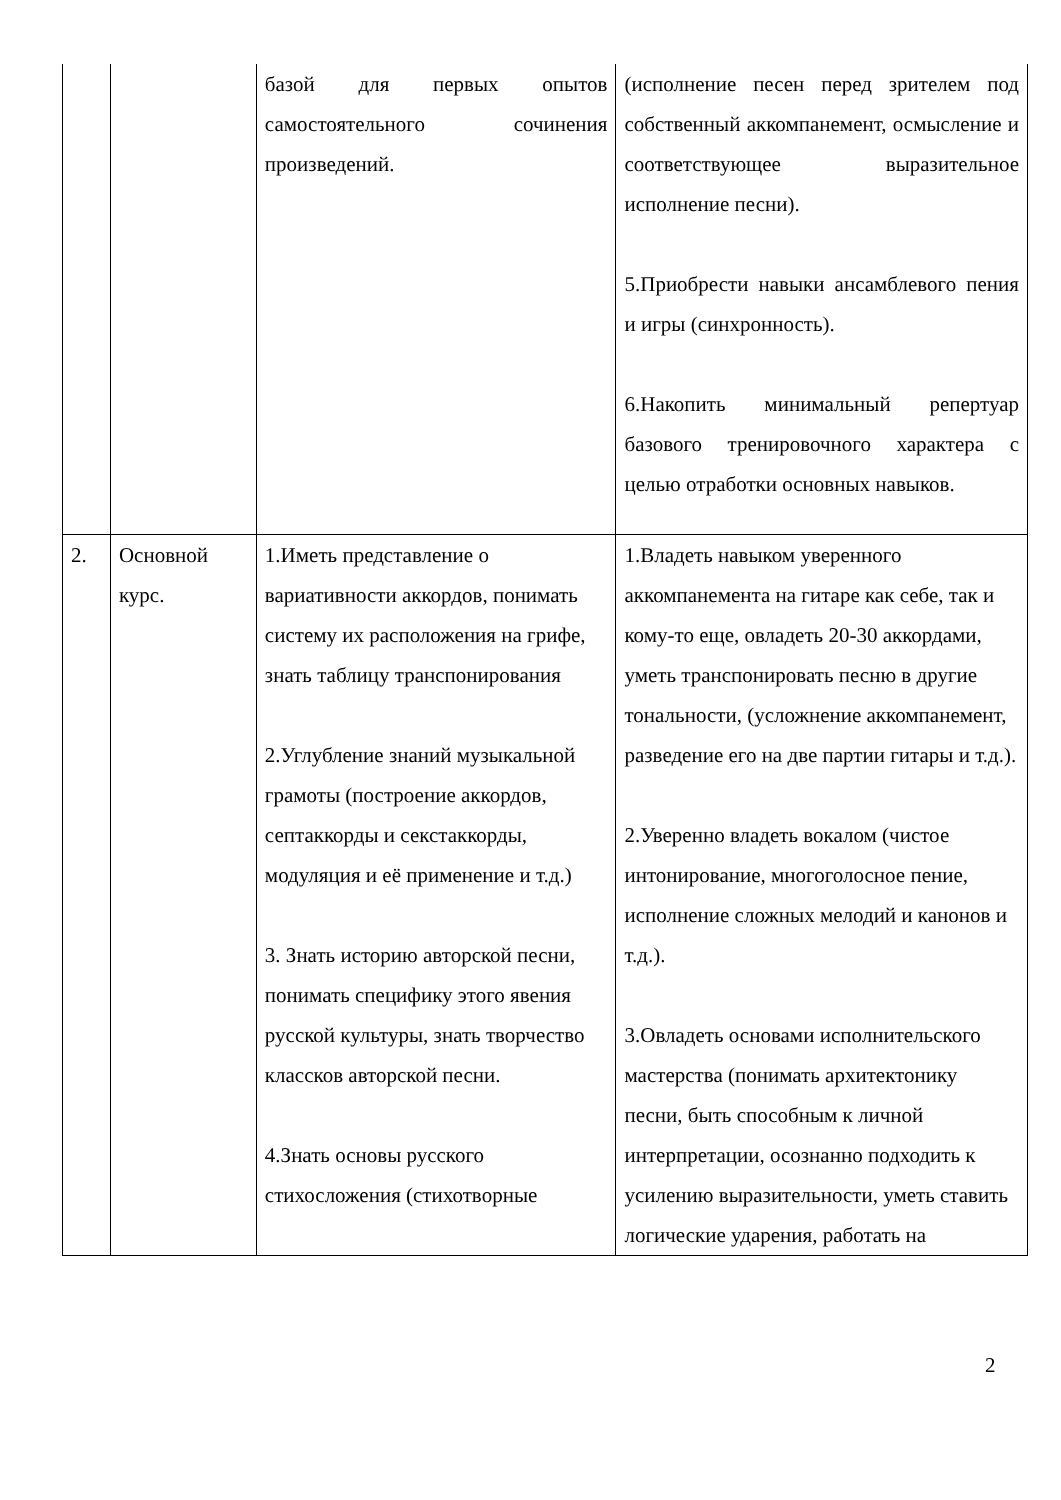| | | базой для первых опытов самостоятельного сочинения произведений. | (исполнение песен перед зрителем под собственный аккомпанемент, осмысление и соответствующее выразительное исполнение песни). 5.Приобрести навыки ансамблевого пения и игры (синхронность). 6.Накопить минимальный репертуар базового тренировочного характера с целью отработки основных навыков. |
| 2. | Основной курс. | 1.Иметь представление о вариативности аккордов, понимать систему их расположения на грифе, знать таблицу транспонирования 2.Углубление знаний музыкальной грамоты (построение аккордов, септаккорды и секстаккорды, модуляция и её применение и т.д.) 3. Знать историю авторской песни, понимать специфику этого явения русской культуры, знать творчество классков авторской песни. 4.Знать основы русского стихосложения (стихотворные | 1.Владеть навыком уверенного аккомпанемента на гитаре как себе, так и кому-то еще, овладеть 20-30 аккордами, уметь транспонировать песню в другие тональности, (усложнение аккомпанемент, разведение его на две партии гитары и т.д.). 2.Уверенно владеть вокалом (чистое интонирование, многоголосное пение, исполнение сложных мелодий и канонов и т.д.). 3.Овладеть основами исполнительского мастерства (понимать архитектонику песни, быть способным к личной интерпретации, осознанно подходить к усилению выразительности, уметь ставить логические ударения, работать на |
2